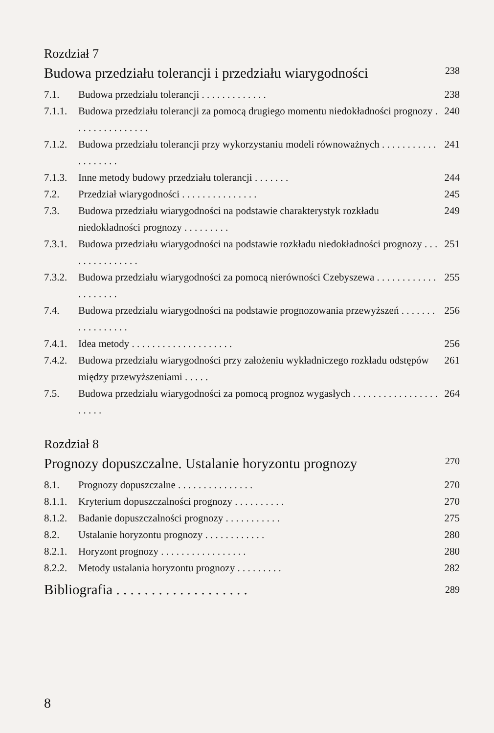Rozdział 7
Budowa przedziału tolerancji i przedziału wiarygodności 238
7.1. Budowa przedziału tolerancji . . . . . . . . . . . . . 238
7.1.1. Budowa przedziału tolerancji za pomocą drugiego momentu niedokładności prognozy . . . . . . . . . . . . . . . 240
7.1.2. Budowa przedziału tolerancji przy wykorzystaniu modeli równoważnych . . . . . . . . . . . . . . . . . . . 241
7.1.3. Inne metody budowy przedziału tolerancji . . . . . . . 244
7.2. Przedział wiarygodności . . . . . . . . . . . . . . . 245
7.3. Budowa przedziału wiarygodności na podstawie charakterystyk rozkładu niedokładności prognozy . . . . . . . . . 249
7.3.1. Budowa przedziału wiarygodności na podstawie rozkładu niedokładności prognozy . . . . . . . . . . . . . . . 251
7.3.2. Budowa przedziału wiarygodności za pomocą nierówności Czebyszewa . . . . . . . . . . . . . . . . . . . . 255
7.4. Budowa przedziału wiarygodności na podstawie prognozowania przewyższeń . . . . . . . . . . . . . . . . . 256
7.4.1. Idea metody . . . . . . . . . . . . . . . . . . . . 256
7.4.2. Budowa przedziału wiarygodności przy założeniu wykładniczego rozkładu odstępów między przewyższeniami . . . . . 261
7.5. Budowa przedziału wiarygodności za pomocą prognoz wygasłych . . . . . . . . . . . . . . . . . . . . . . 264
Rozdział 8
Prognozy dopuszczalne. Ustalanie horyzontu prognozy 270
8.1. Prognozy dopuszczalne . . . . . . . . . . . . . . . 270
8.1.1. Kryterium dopuszczalności prognozy . . . . . . . . . . 270
8.1.2. Badanie dopuszczalności prognozy . . . . . . . . . . . 275
8.2. Ustalanie horyzontu prognozy . . . . . . . . . . . . 280
8.2.1. Horyzont prognozy . . . . . . . . . . . . . . . . . 280
8.2.2. Metody ustalania horyzontu prognozy . . . . . . . . . 282
Bibliografia . . . . . . . . . . . . . . . . . . . 289
8